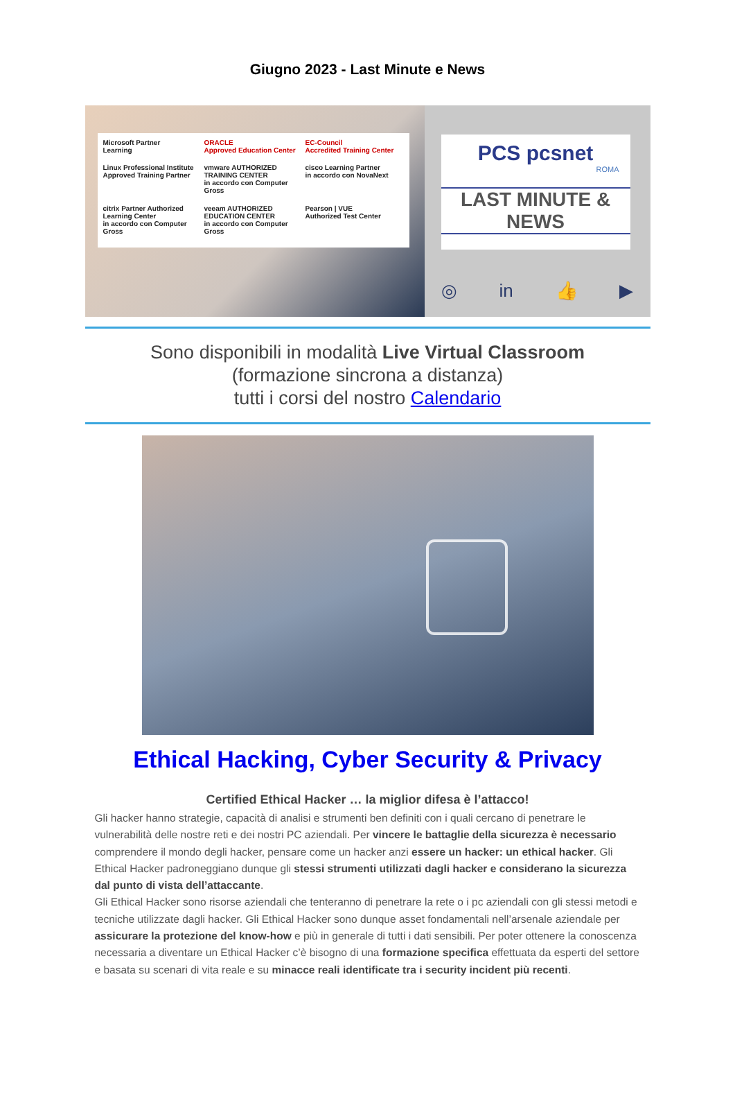Giugno 2023 - Last Minute e News
Microsoft Partner
Learning
ORACLE
Approved Education Center
EC-Council
Accredited Training Center
Linux Professional Institute
Approved Training Partner
vmware AUTHORIZED TRAINING CENTER
in accordo con Computer Gross
cisco Learning Partner
in accordo con NovaNext
citrix Partner Authorized Learning Center
in accordo con Computer Gross
veeam AUTHORIZED EDUCATION CENTER
in accordo con Computer Gross
Pearson | VUE
Authorized Test Center
PCS pcsnet
ROMA
LAST MINUTE & NEWS
◎ in 👍 ▶
Sono disponibili in modalità Live Virtual Classroom
(formazione sincrona a distanza)
tutti i corsi del nostro Calendario
Ethical Hacking, Cyber Security & Privacy
Certified Ethical Hacker … la miglior difesa è l’attacco!
Gli hacker hanno strategie, capacità di analisi e strumenti ben definiti con i quali cercano di penetrare le vulnerabilità delle nostre reti e dei nostri PC aziendali. Per vincere le battaglie della sicurezza è necessario comprendere il mondo degli hacker, pensare come un hacker anzi essere un hacker: un ethical hacker. Gli Ethical Hacker padroneggiano dunque gli stessi strumenti utilizzati dagli hacker e considerano la sicurezza dal punto di vista dell’attaccante.
Gli Ethical Hacker sono risorse aziendali che tenteranno di penetrare la rete o i pc aziendali con gli stessi metodi e tecniche utilizzate dagli hacker. Gli Ethical Hacker sono dunque asset fondamentali nell’arsenale aziendale per assicurare la protezione del know-how e più in generale di tutti i dati sensibili. Per poter ottenere la conoscenza necessaria a diventare un Ethical Hacker c’è bisogno di una formazione specifica effettuata da esperti del settore e basata su scenari di vita reale e su minacce reali identificate tra i security incident più recenti.